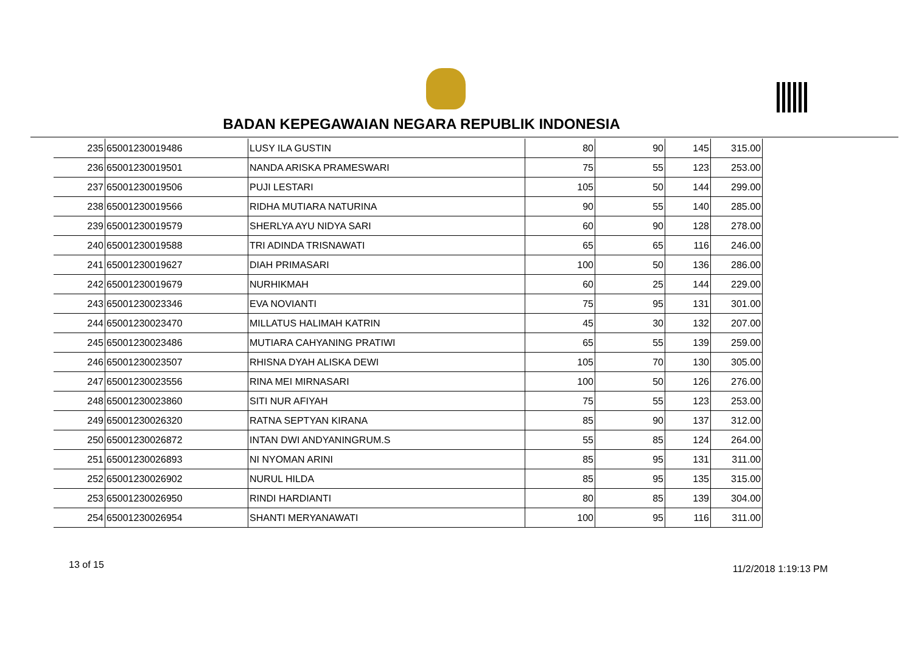BADAN KEPEGAWAIAN NEGARA REPUBLIK INDONESIA
| 235 | 65001230019486 | LUSY ILA GUSTIN | 80 | 90 | 145 | 315.00 |
| 236 | 65001230019501 | NANDA ARISKA PRAMESWARI | 75 | 55 | 123 | 253.00 |
| 237 | 65001230019506 | PUJI LESTARI | 105 | 50 | 144 | 299.00 |
| 238 | 65001230019566 | RIDHA MUTIARA NATURINA | 90 | 55 | 140 | 285.00 |
| 239 | 65001230019579 | SHERLYA AYU NIDYA SARI | 60 | 90 | 128 | 278.00 |
| 240 | 65001230019588 | TRI ADINDA TRISNAWATI | 65 | 65 | 116 | 246.00 |
| 241 | 65001230019627 | DIAH PRIMASARI | 100 | 50 | 136 | 286.00 |
| 242 | 65001230019679 | NURHIKMAH | 60 | 25 | 144 | 229.00 |
| 243 | 65001230023346 | EVA NOVIANTI | 75 | 95 | 131 | 301.00 |
| 244 | 65001230023470 | MILLATUS HALIMAH KATRIN | 45 | 30 | 132 | 207.00 |
| 245 | 65001230023486 | MUTIARA CAHYANING PRATIWI | 65 | 55 | 139 | 259.00 |
| 246 | 65001230023507 | RHISNA DYAH ALISKA DEWI | 105 | 70 | 130 | 305.00 |
| 247 | 65001230023556 | RINA MEI MIRNASARI | 100 | 50 | 126 | 276.00 |
| 248 | 65001230023860 | SITI NUR AFIYAH | 75 | 55 | 123 | 253.00 |
| 249 | 65001230026320 | RATNA SEPTYAN KIRANA | 85 | 90 | 137 | 312.00 |
| 250 | 65001230026872 | INTAN DWI ANDYANINGRUM.S | 55 | 85 | 124 | 264.00 |
| 251 | 65001230026893 | NI NYOMAN ARINI | 85 | 95 | 131 | 311.00 |
| 252 | 65001230026902 | NURUL HILDA | 85 | 95 | 135 | 315.00 |
| 253 | 65001230026950 | RINDI HARDIANTI | 80 | 85 | 139 | 304.00 |
| 254 | 65001230026954 | SHANTI MERYANAWATI | 100 | 95 | 116 | 311.00 |
13 of 15 11/2/2018 1:19:13 PM